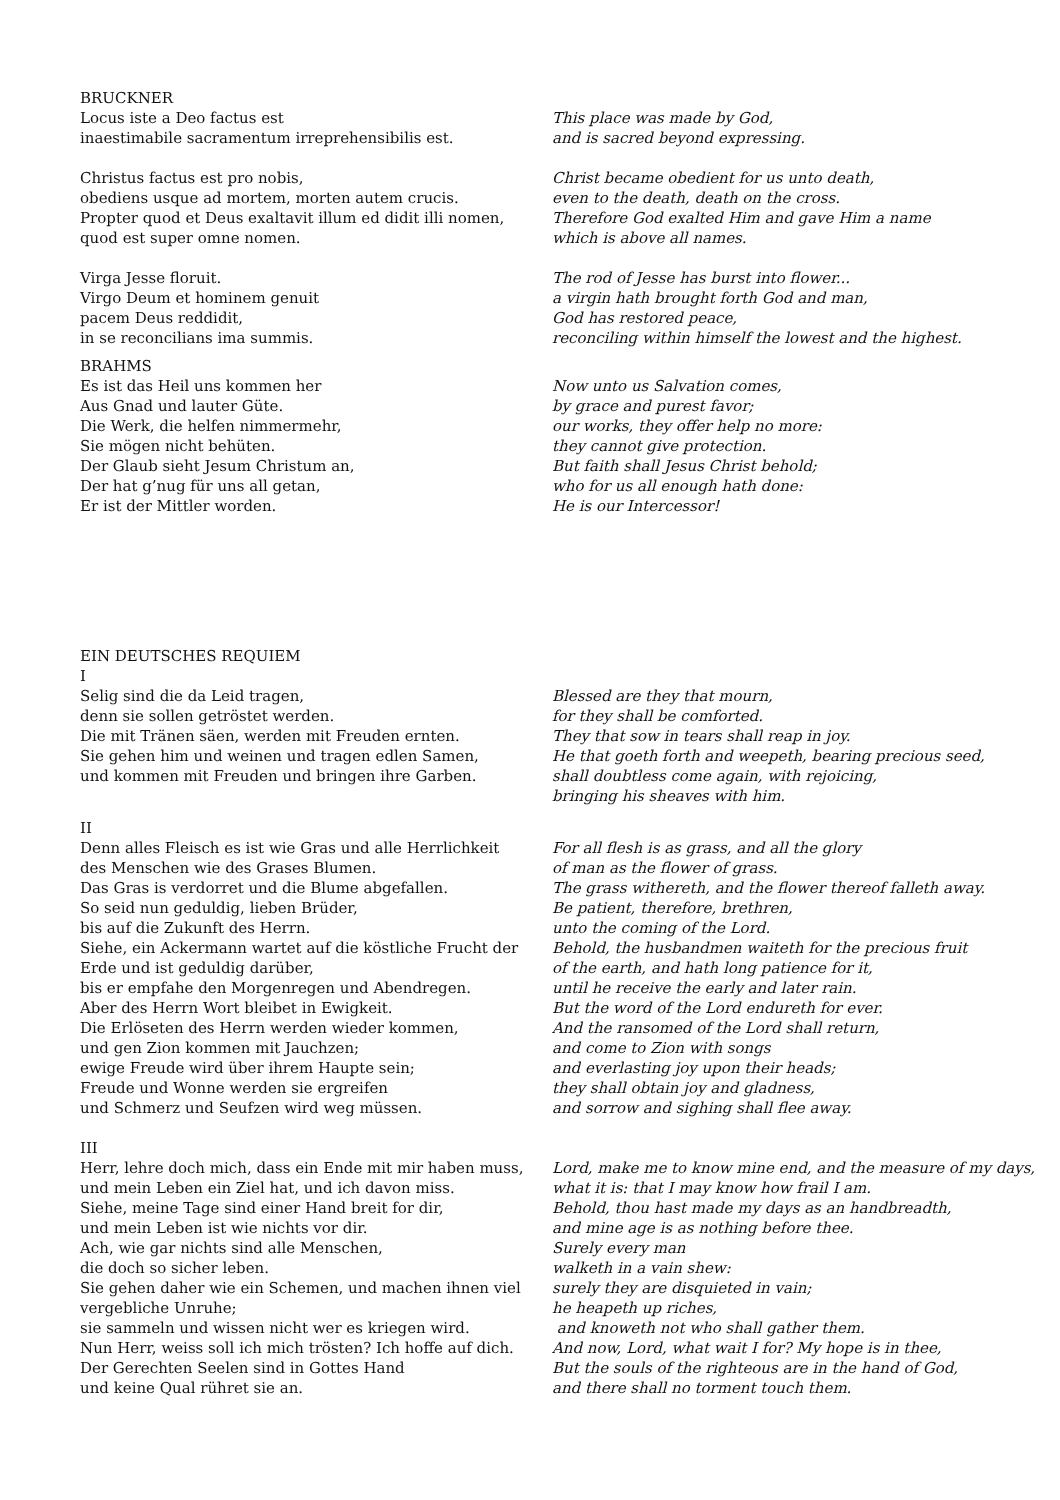BRUCKNER
Locus iste a Deo factus est
inaestimabile sacramentum irreprehensibilis est.
This place was made by God,
and is sacred beyond expressing.
Christus factus est pro nobis,
obediens usque ad mortem, morten autem crucis.
Propter quod et Deus exaltavit illum ed didit illi nomen,
quod est super omne nomen.
Christ became obedient for us unto death,
even to the death, death on the cross.
Therefore God exalted Him and gave Him a name
which is above all names.
Virga Jesse floruit.
Virgo Deum et hominem genuit
pacem Deus reddidit,
in se reconcilians ima summis.
The rod of Jesse has burst into flower...
a virgin hath brought forth God and man,
God has restored peace,
reconciling within himself the lowest and the highest.
BRAHMS
Es ist das Heil uns kommen her
Aus Gnad und lauter Güte.
Die Werk, die helfen nimmermehr,
Sie mögen nicht behüten.
Der Glaub sieht Jesum Christum an,
Der hat g’nug für uns all getan,
Er ist der Mittler worden.
Now unto us Salvation comes,
by grace and purest favor;
our works, they offer help no more:
they cannot give protection.
But faith shall Jesus Christ behold;
who for us all enough hath done:
He is our Intercessor!
EIN DEUTSCHES REQUIEM
I
Selig sind die da Leid tragen,
denn sie sollen getröstet werden.
Die mit Tränen säen, werden mit Freuden ernten.
Sie gehen him und weinen und tragen edlen Samen,
und kommen mit Freuden und bringen ihre Garben.
Blessed are they that mourn,
for they shall be comforted.
They that sow in tears shall reap in joy.
He that goeth forth and weepeth, bearing precious seed,
shall doubtless come again, with rejoicing,
bringing his sheaves with him.
II
Denn alles Fleisch es ist wie Gras und alle Herrlichkeit
des Menschen wie des Grases Blumen.
Das Gras is verdorret und die Blume abgefallen.
So seid nun geduldig, lieben Brüder,
bis auf die Zukunft des Herrn.
Siehe, ein Ackermann wartet auf die köstliche Frucht der
Erde und ist geduldig darüber,
bis er empfahe den Morgenregen und Abendregen.
Aber des Herrn Wort bleibet in Ewigkeit.
Die Erlöseten des Herrn werden wieder kommen,
und gen Zion kommen mit Jauchzen;
ewige Freude wird über ihrem Haupte sein;
Freude und Wonne werden sie ergreifen
und Schmerz und Seufzen wird weg müssen.
For all flesh is as grass, and all the glory
of man as the flower of grass.
The grass withereth, and the flower thereof falleth away.
Be patient, therefore, brethren,
unto the coming of the Lord.
Behold, the husbandmen waiteth for the precious fruit
of the earth, and hath long patience for it,
until he receive the early and later rain.
But the word of the Lord endureth for ever.
And the ransomed of the Lord shall return,
and come to Zion with songs
and everlasting joy upon their heads;
they shall obtain joy and gladness,
and sorrow and sighing shall flee away.
III
Herr, lehre doch mich, dass ein Ende mit mir haben muss,
und mein Leben ein Ziel hat, und ich davon miss.
Siehe, meine Tage sind einer Hand breit for dir,
und mein Leben ist wie nichts vor dir.
Ach, wie gar nichts sind alle Menschen,
die doch so sicher leben.
Sie gehen daher wie ein Schemen, und machen ihnen viel
vergebliche Unruhe;
sie sammeln und wissen nicht wer es kriegen wird.
Nun Herr, weiss soll ich mich trösten? Ich hoffe auf dich.
Der Gerechten Seelen sind in Gottes Hand
und keine Qual rühret sie an.
Lord, make me to know mine end, and the measure of my days,
what it is: that I may know how frail I am.
Behold, thou hast made my days as an handbreadth,
and mine age is as nothing before thee.
Surely every man
walketh in a vain shew:
surely they are disquieted in vain;
he heapeth up riches,
and knoweth not who shall gather them.
And now, Lord, what wait I for? My hope is in thee,
But the souls of the righteous are in the hand of God,
and there shall no torment touch them.